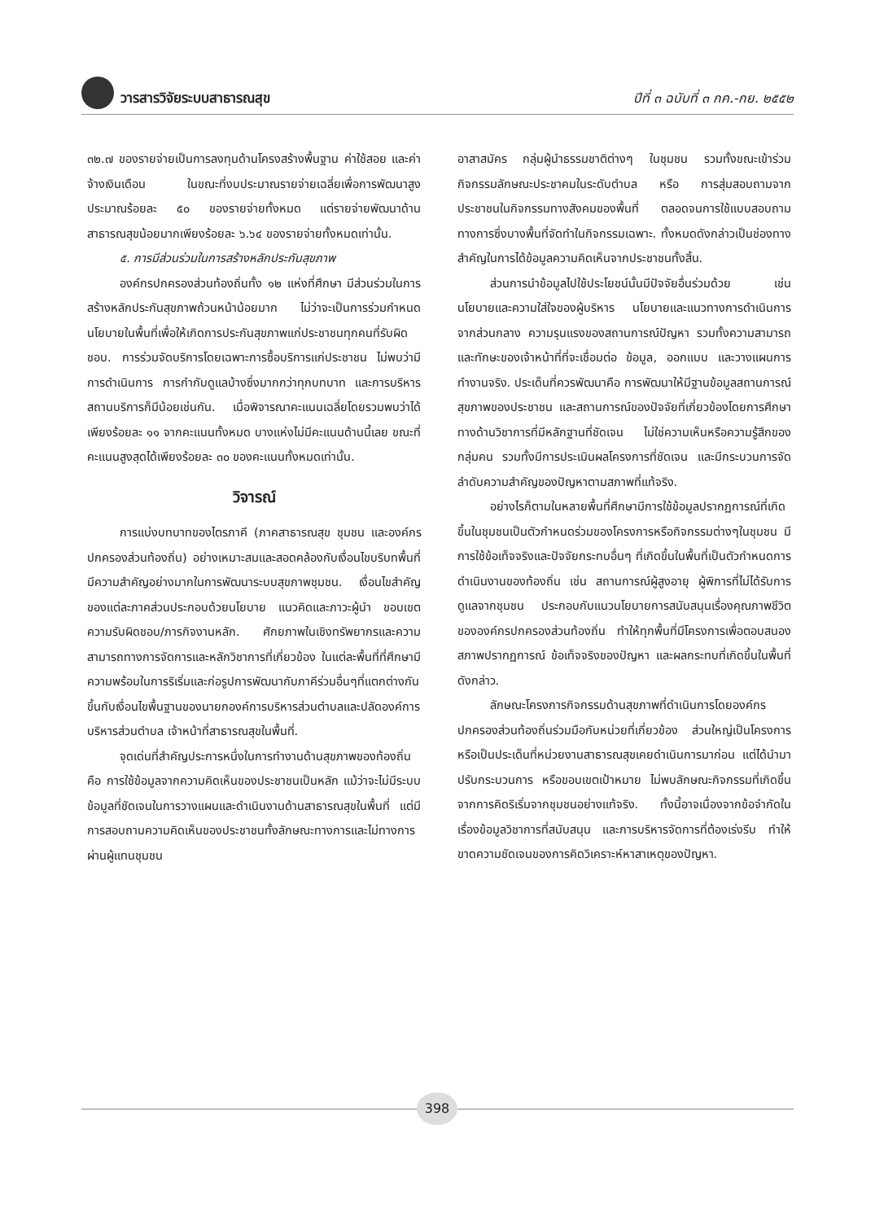วารสารวิจัยระบบสาธารณสุข ปีที่ ๓ ฉบับที่ ๓ กค.-กย. ๒๕๕๒
๓๒.๗ ของรายจ่ายเป็นการลงทุนด้านโครงสร้างพื้นฐาน ค่าใช้สอย และค่าจ้างเงินเดือน ในขณะที่งบประมาณรายจ่ายเฉลี่ยเพื่อการพัฒนาสูงประมาณร้อยละ ๕๐ ของรายจ่ายทั้งหมด แต่รายจ่ายพัฒนาด้านสาธารณสุขน้อยมากเพียงร้อยละ ๖.๖๔ ของรายจ่ายทั้งหมดเท่านั้น.
๕. การมีส่วนร่วมในการสร้างหลักประกันสุขภาพ
องค์กรปกครองส่วนท้องถิ่นทั้ง ๑๒ แห่งที่ศึกษา มีส่วนร่วมในการสร้างหลักประกันสุขภาพถ้วนหน้าน้อยมาก ไม่ว่าจะเป็นการร่วมกำหนดนโยบายในพื้นที่เพื่อให้เกิดการประกันสุขภาพแก่ประชาชนทุกคนที่รับผิดชอบ. การร่วมจัดบริการโดยเฉพาะการซื้อบริการแก่ประชาชน ไม่พบว่ามีการดำเนินการ การกำกับดูแลบ้างซึ่งมากกว่าทุกบทบาท และการบริหารสถานบริการก็มีน้อยเช่นกัน. เมื่อพิจารณาคะแนนเฉลี่ยโดยรวมพบว่าได้เพียงร้อยละ ๑๑ จากคะแนนทั้งหมด บางแห่งไม่มีคะแนนด้านนี้เลย ขณะที่คะแนนสูงสุดได้เพียงร้อยละ ๓๐ ของคะแนนทั้งหมดเท่านั้น.
วิจารณ์
การแบ่งบทบาทของไตรภาคี (ภาคสาธารณสุข ชุมชน และองค์กรปกครองส่วนท้องถิ่น) อย่างเหมาะสมและสอดคล้องกับเงื่อนไขบริบทพื้นที่มีความสำคัญอย่างมากในการพัฒนาระบบสุขภาพชุมชน. เงื่อนไขสำคัญของแต่ละภาคส่วนประกอบด้วยนโยบาย แนวคิดและภาวะผู้นำ ขอบเขตความรับผิดชอบ/ภารกิจงานหลัก. ศักยภาพในเชิงทรัพยากรและความสามารถทางการจัดการและหลักวิชาการที่เกี่ยวข้อง ในแต่ละพื้นที่ที่ศึกษามีความพร้อมในการริเริ่มและก่อรูปการพัฒนากับภาคีร่วมอื่นๆที่แตกต่างกัน ขึ้นกับเงื่อนไขพื้นฐานของนายกองค์การบริหารส่วนตำบลและปลัดองค์การบริหารส่วนตำบล เจ้าหน้าที่สาธารณสุขในพื้นที่.
จุดเด่นที่สำคัญประการหนึ่งในการทำงานด้านสุขภาพของท้องถิ่น คือ การใช้ข้อมูลจากความคิดเห็นของประชาชนเป็นหลัก แม้ว่าจะไม่มีระบบข้อมูลที่ชัดเจนในการวางแผนและดำเนินงานด้านสาธารณสุขในพื้นที่ แต่มีการสอบถามความคิดเห็นของประชาชนทั้งลักษณะทางการและไม่ทางการผ่านผู้แทนชุมชน
อาสาสมัคร กลุ่มผู้นำธรรมชาติต่างๆ ในชุมชน รวมทั้งขณะเข้าร่วมกิจกรรมลักษณะประชาคมในระดับตำบล หรือ การสุ่มสอบถามจากประชาชนในกิจกรรมทางสังคมของพื้นที่ ตลอดจนการใช้แบบสอบถามทางการซึ่งบางพื้นที่จัดทำในกิจกรรมเฉพาะ. ทั้งหมดดังกล่าวเป็นช่องทางสำคัญในการได้ข้อมูลความคิดเห็นจากประชาชนทั้งสิ้น.
ส่วนการนำข้อมูลไปใช้ประโยชน์นั้นมีปัจจัยอื่นร่วมด้วย เช่น นโยบายและความใส่ใจของผู้บริหาร นโยบายและแนวทางการดำเนินการจากส่วนกลาง ความรุนแรงของสถานการณ์ปัญหา รวมทั้งความสามารถและทักษะของเจ้าหน้าที่ที่จะเชื่อมต่อ ข้อมูล, ออกแบบ และวางแผนการทำงานจริง. ประเด็นที่ควรพัฒนาคือ การพัฒนาให้มีฐานข้อมูลสถานการณ์สุขภาพของประชาชน และสถานการณ์ของปัจจัยที่เกี่ยวข้องโดยการศึกษาทางด้านวิชาการที่มีหลักฐานที่ชัดเจน ไม่ใช่ความเห็นหรือความรู้สึกของกลุ่มคน รวมทั้งมีการประเมินผลโครงการที่ชัดเจน และมีกระบวนการจัดลำดับความสำคัญของปัญหาตามสภาพที่แท้จริง.
อย่างไรก็ตามในหลายพื้นที่ศึกษามีการใช้ข้อมูลปรากฏการณ์ที่เกิดขึ้นในชุมชนเป็นตัวกำหนดร่วมของโครงการหรือกิจกรรมต่างๆในชุมชน มีการใช้ข้อเท็จจริงและปัจจัยกระทบอื่นๆ ที่เกิดขึ้นในพื้นที่เป็นตัวกำหนดการดำเนินงานของท้องถิ่น เช่น สถานการณ์ผู้สูงอายุ ผู้พิการที่ไม่ได้รับการดูแลจากชุมชน ประกอบกับแนวนโยบายการสนับสนุนเรื่องคุณภาพชีวิตขององค์กรปกครองส่วนท้องถิ่น ทำให้ทุกพื้นที่มีโครงการเพื่อตอบสนองสภาพปรากฏการณ์ ข้อเท็จจริงของปัญหา และผลกระทบที่เกิดขึ้นในพื้นที่ดังกล่าว.
ลักษณะโครงการกิจกรรมด้านสุขภาพที่ดำเนินการโดยองค์กรปกครองส่วนท้องถิ่นร่วมมือกับหน่วยที่เกี่ยวข้อง ส่วนใหญ่เป็นโครงการหรือเป็นประเด็นที่หน่วยงานสาธารณสุขเคยดำเนินการมาก่อน แต่ได้นำมาปรับกระบวนการ หรือขอบเขตเป้าหมาย ไม่พบลักษณะกิจกรรมที่เกิดขึ้นจากการคิดริเริ่มจากชุมชนอย่างแท้จริง. ทั้งนี้อาจเนื่องจากข้อจำกัดในเรื่องข้อมูลวิชาการที่สนับสนุน และการบริหารจัดการที่ต้องเร่งรีบ ทำให้ขาดความชัดเจนของการคิดวิเคราะห์หาสาเหตุของปัญหา.
398